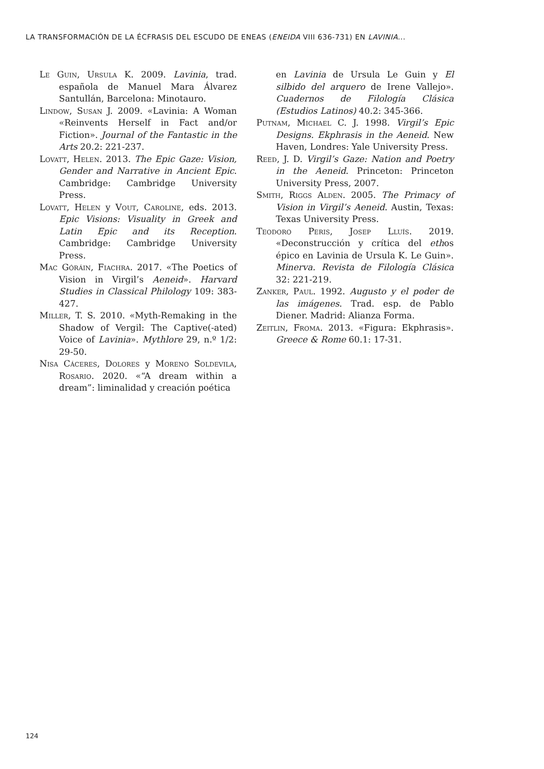LA TRANSFORMACIÓN DE LA ÉCFRASIS DEL ESCUDO DE ENEAS (ENEIDA VIII 636-731) EN LAVINIA...
Le Guin, Ursula K. 2009. Lavinia, trad. española de Manuel Mara Álvarez Santullán, Barcelona: Minotauro.
Lindow, Susan J. 2009. «Lavinia: A Woman «Reinvents Herself in Fact and/or Fiction». Journal of the Fantastic in the Arts 20.2: 221-237.
Lovatt, Helen. 2013. The Epic Gaze: Vision, Gender and Narrative in Ancient Epic. Cambridge: Cambridge University Press.
Lovatt, Helen y Vout, Caroline, eds. 2013. Epic Visions: Visuality in Greek and Latin Epic and its Reception. Cambridge: Cambridge University Press.
Mac Góráin, Fiachra. 2017. «The Poetics of Vision in Virgil’s Aeneid». Harvard Studies in Classical Philology 109: 383-427.
Miller, T. S. 2010. «Myth-Remaking in the Shadow of Vergil: The Captive(-ated) Voice of Lavinia». Mythlore 29, n.º 1/2: 29-50.
Nisa Cáceres, Dolores y Moreno Soldevila, Rosario. 2020. «“A dream within a dream”: liminalidad y creación poética
en Lavinia de Ursula Le Guin y El silbido del arquero de Irene Vallejo». Cuadernos de Filología Clásica (Estudios Latinos) 40.2: 345-366.
Putnam, Michael C. J. 1998. Virgil’s Epic Designs. Ekphrasis in the Aeneid. New Haven, Londres: Yale University Press.
Reed, J. D. Virgil’s Gaze: Nation and Poetry in the Aeneid. Princeton: Princeton University Press, 2007.
Smith, Riggs Alden. 2005. The Primacy of Vision in Virgil’s Aeneid. Austin, Texas: Texas University Press.
Teodoro Peris, Josep Lluís. 2019. «Deconstrucción y crítica del ethos épico en Lavinia de Ursula K. Le Guin». Minerva. Revista de Filología Clásica 32: 221-219.
Zanker, Paul. 1992. Augusto y el poder de las imágenes. Trad. esp. de Pablo Diener. Madrid: Alianza Forma.
Zeitlin, Froma. 2013. «Figura: Ekphrasis». Greece & Rome 60.1: 17-31.
124